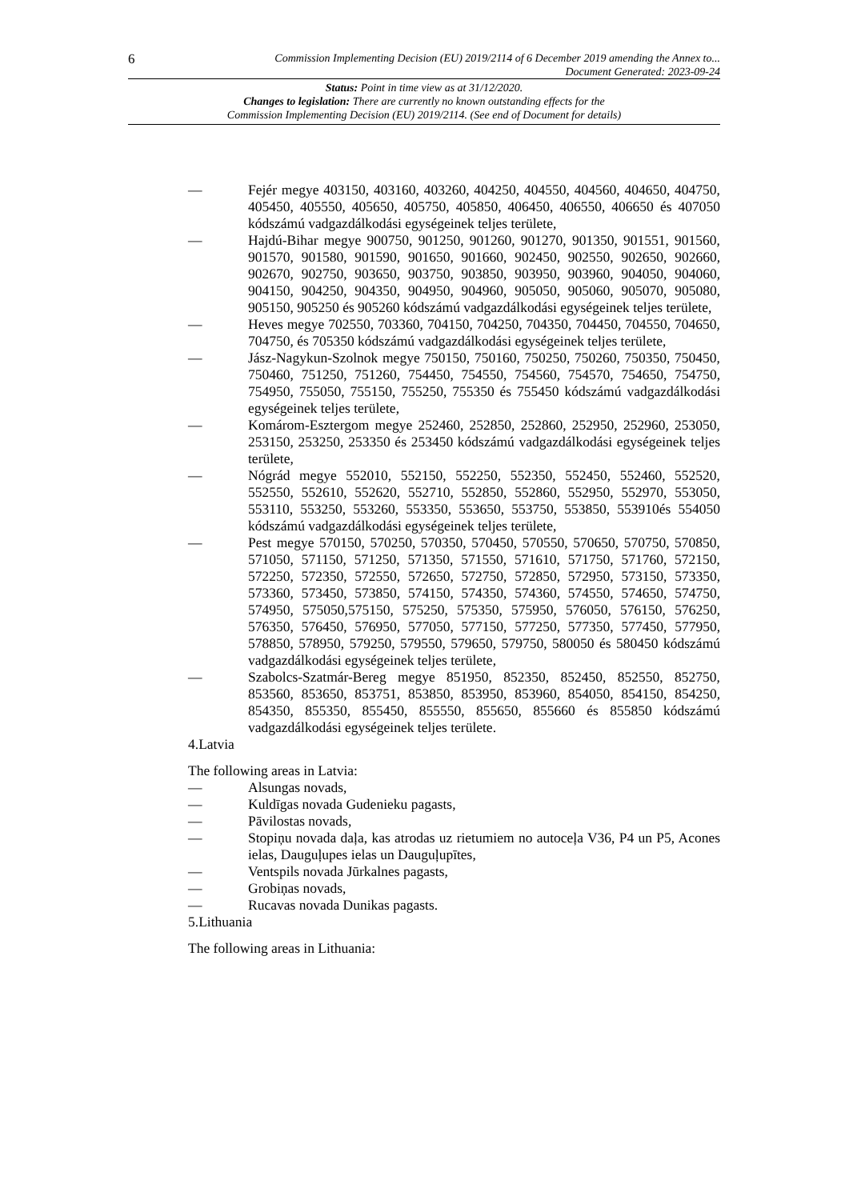6 Commission Implementing Decision (EU) 2019/2114 of 6 December 2019 amending the Annex to...
Document Generated: 2023-09-24
Status: Point in time view as at 31/12/2020.
Changes to legislation: There are currently no known outstanding effects for the
Commission Implementing Decision (EU) 2019/2114. (See end of Document for details)
— Fejér megye 403150, 403160, 403260, 404250, 404550, 404560, 404650, 404750, 405450, 405550, 405650, 405750, 405850, 406450, 406550, 406650 és 407050 kódszámú vadgazdálkodási egységeinek teljes területe,
— Hajdú-Bihar megye 900750, 901250, 901260, 901270, 901350, 901551, 901560, 901570, 901580, 901590, 901650, 901660, 902450, 902550, 902650, 902660, 902670, 902750, 903650, 903750, 903850, 903950, 903960, 904050, 904060, 904150, 904250, 904350, 904950, 904960, 905050, 905060, 905070, 905080, 905150, 905250 és 905260 kódszámú vadgazdálkodási egységeinek teljes területe,
— Heves megye 702550, 703360, 704150, 704250, 704350, 704450, 704550, 704650, 704750, és 705350 kódszámú vadgazdálkodási egységeinek teljes területe,
— Jász-Nagykun-Szolnok megye 750150, 750160, 750250, 750260, 750350, 750450, 750460, 751250, 751260, 754450, 754550, 754560, 754570, 754650, 754750, 754950, 755050, 755150, 755250, 755350 és 755450 kódszámú vadgazdálkodási egységeinek teljes területe,
— Komárom-Esztergom megye 252460, 252850, 252860, 252950, 252960, 253050, 253150, 253250, 253350 és 253450 kódszámú vadgazdálkodási egységeinek teljes területe,
— Nógrád megye 552010, 552150, 552250, 552350, 552450, 552460, 552520, 552550, 552610, 552620, 552710, 552850, 552860, 552950, 552970, 553050, 553110, 553250, 553260, 553350, 553650, 553750, 553850, 553910és 554050 kódszámú vadgazdálkodási egységeinek teljes területe,
— Pest megye 570150, 570250, 570350, 570450, 570550, 570650, 570750, 570850, 571050, 571150, 571250, 571350, 571550, 571610, 571750, 571760, 572150, 572250, 572350, 572550, 572650, 572750, 572850, 572950, 573150, 573350, 573360, 573450, 573850, 574150, 574350, 574360, 574550, 574650, 574750, 574950, 575050,575150, 575250, 575350, 575950, 576050, 576150, 576250, 576350, 576450, 576950, 577050, 577150, 577250, 577350, 577450, 577950, 578850, 578950, 579250, 579550, 579650, 579750, 580050 és 580450 kódszámú vadgazdálkodási egységeinek teljes területe,
— Szabolcs-Szatmár-Bereg megye 851950, 852350, 852450, 852550, 852750, 853560, 853650, 853751, 853850, 853950, 853960, 854050, 854150, 854250, 854350, 855350, 855450, 855550, 855650, 855660 és 855850 kódszámú vadgazdálkodási egységeinek teljes területe.
4.Latvia
The following areas in Latvia:
— Alsungas novads,
— Kuldīgas novada Gudenieku pagasts,
— Pāvilostas novads,
— Stopiņu novada daļa, kas atrodas uz rietumiem no autoceļa V36, P4 un P5, Acones ielas, Dauguļupes ielas un Dauguļupītes,
— Ventspils novada Jūrkalnes pagasts,
— Grobiņas novads,
— Rucavas novada Dunikas pagasts.
5.Lithuania
The following areas in Lithuania: